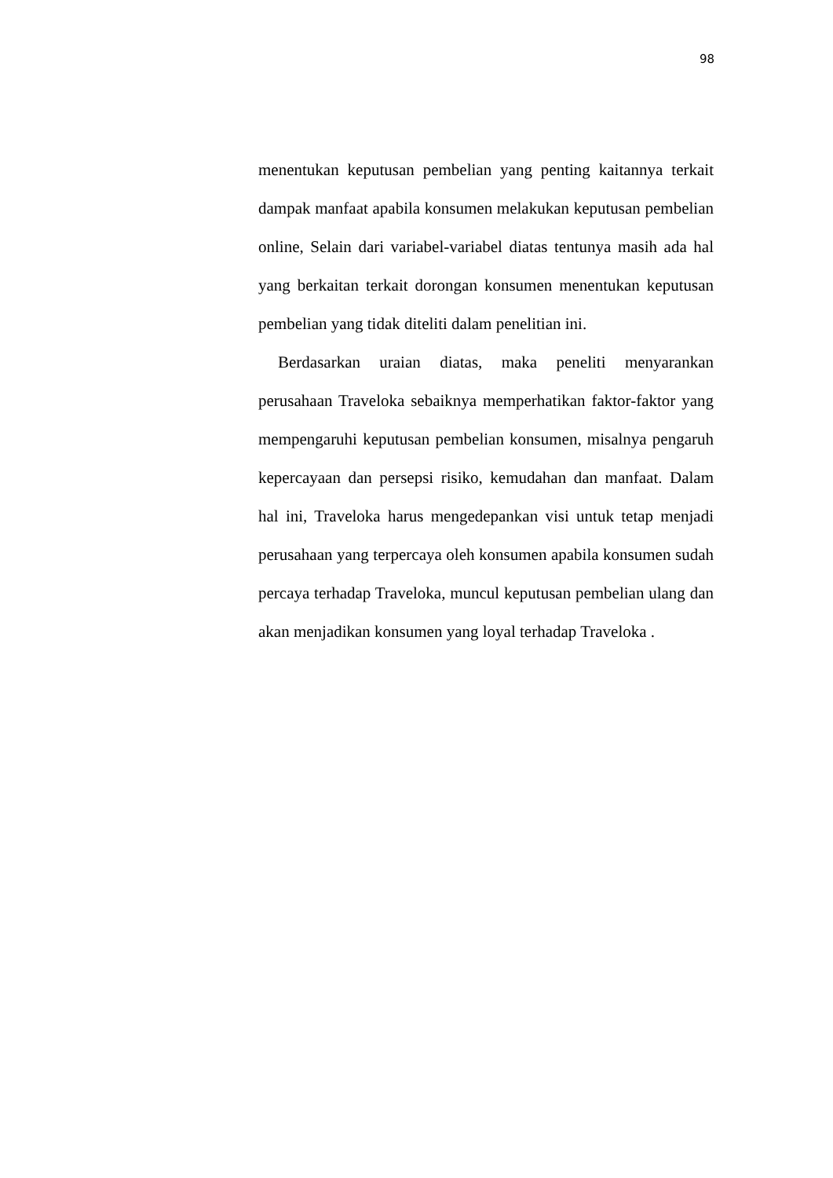98
menentukan keputusan pembelian yang penting kaitannya terkait dampak manfaat apabila konsumen melakukan keputusan pembelian online, Selain dari variabel-variabel diatas tentunya masih ada hal yang berkaitan terkait dorongan konsumen menentukan keputusan pembelian yang tidak diteliti dalam penelitian ini.
Berdasarkan uraian diatas, maka peneliti menyarankan perusahaan Traveloka sebaiknya memperhatikan faktor-faktor yang mempengaruhi keputusan pembelian konsumen, misalnya pengaruh kepercayaan dan persepsi risiko, kemudahan dan manfaat. Dalam hal ini, Traveloka harus mengedepankan visi untuk tetap menjadi perusahaan yang terpercaya oleh konsumen apabila konsumen sudah percaya terhadap Traveloka, muncul keputusan pembelian ulang dan akan menjadikan konsumen yang loyal terhadap Traveloka .